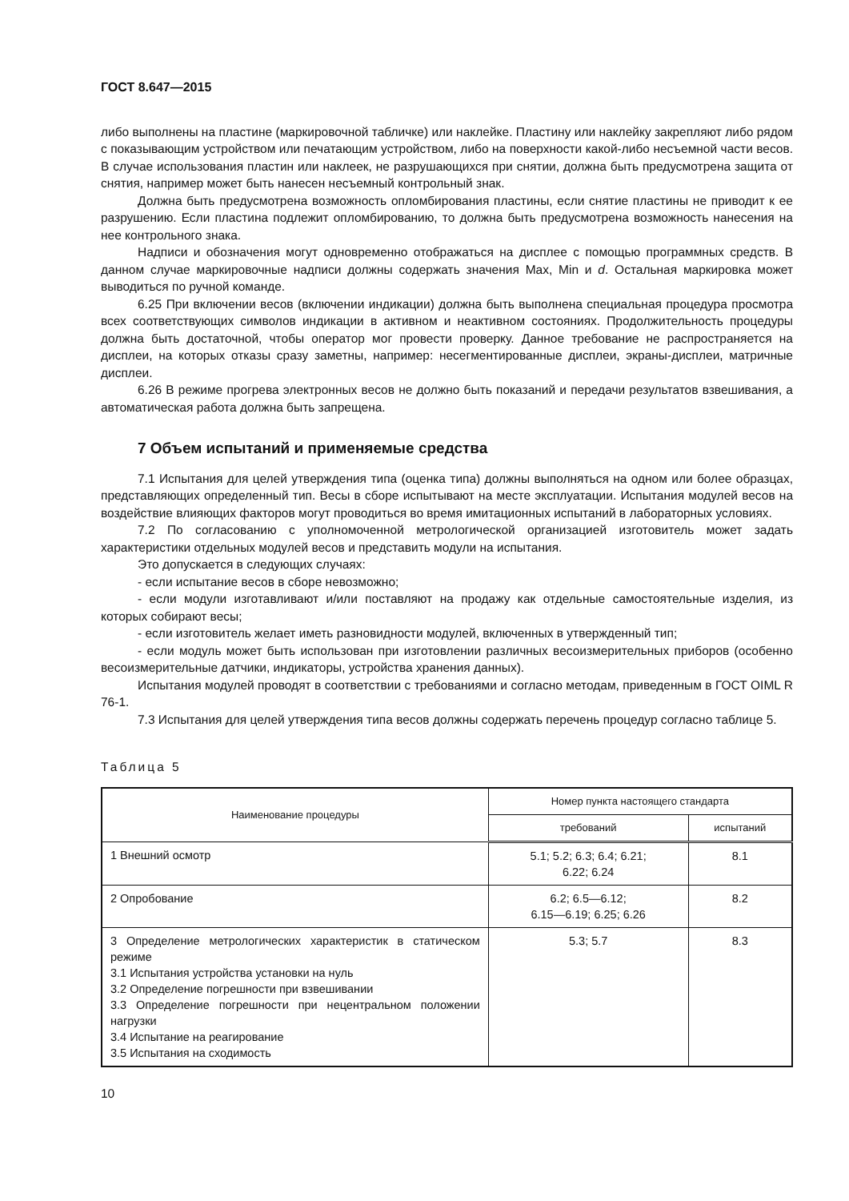ГОСТ 8.647—2015
либо выполнены на пластине (маркировочной табличке) или наклейке. Пластину или наклейку закрепляют либо рядом с показывающим устройством или печатающим устройством, либо на поверхности какой-либо несъемной части весов. В случае использования пластин или наклеек, не разрушающихся при снятии, должна быть предусмотрена защита от снятия, например может быть нанесен несъемный контрольный знак.
Должна быть предусмотрена возможность опломбирования пластины, если снятие пластины не приводит к ее разрушению. Если пластина подлежит опломбированию, то должна быть предусмотрена возможность нанесения на нее контрольного знака.
Надписи и обозначения могут одновременно отображаться на дисплее с помощью программных средств. В данном случае маркировочные надписи должны содержать значения Max, Min и d. Остальная маркировка может выводиться по ручной команде.
6.25 При включении весов (включении индикации) должна быть выполнена специальная процедура просмотра всех соответствующих символов индикации в активном и неактивном состояниях. Продолжительность процедуры должна быть достаточной, чтобы оператор мог провести проверку. Данное требование не распространяется на дисплеи, на которых отказы сразу заметны, например: несегментированные дисплеи, экраны-дисплеи, матричные дисплеи.
6.26 В режиме прогрева электронных весов не должно быть показаний и передачи результатов взвешивания, а автоматическая работа должна быть запрещена.
7 Объем испытаний и применяемые средства
7.1 Испытания для целей утверждения типа (оценка типа) должны выполняться на одном или более образцах, представляющих определенный тип. Весы в сборе испытывают на месте эксплуатации. Испытания модулей весов на воздействие влияющих факторов могут проводиться во время имитационных испытаний в лабораторных условиях.
7.2 По согласованию с уполномоченной метрологической организацией изготовитель может задать характеристики отдельных модулей весов и представить модули на испытания.
Это допускается в следующих случаях:
- если испытание весов в сборе невозможно;
- если модули изготавливают и/или поставляют на продажу как отдельные самостоятельные изделия, из которых собирают весы;
- если изготовитель желает иметь разновидности модулей, включенных в утвержденный тип;
- если модуль может быть использован при изготовлении различных весоизмерительных приборов (особенно весоизмерительные датчики, индикаторы, устройства хранения данных).
Испытания модулей проводят в соответствии с требованиями и согласно методам, приведенным в ГОСТ OIML R 76-1.
7.3 Испытания для целей утверждения типа весов должны содержать перечень процедур согласно таблице 5.
Таблица 5
| Наименование процедуры | Номер пункта настоящего стандарта | |
| --- | --- | --- |
| | требований | испытаний |
| 1 Внешний осмотр | 5.1; 5.2; 6.3; 6.4; 6.21; 6.22; 6.24 | 8.1 |
| 2 Опробование | 6.2; 6.5—6.12; 6.15—6.19; 6.25; 6.26 | 8.2 |
| 3 Определение метрологических характеристик в статическом режиме 3.1 Испытания устройства установки на нуль 3.2 Определение погрешности при взвешивании 3.3 Определение погрешности при нецентральном положении нагрузки 3.4 Испытание на реагирование 3.5 Испытания на сходимость | 5.3; 5.7 | 8.3 |
10